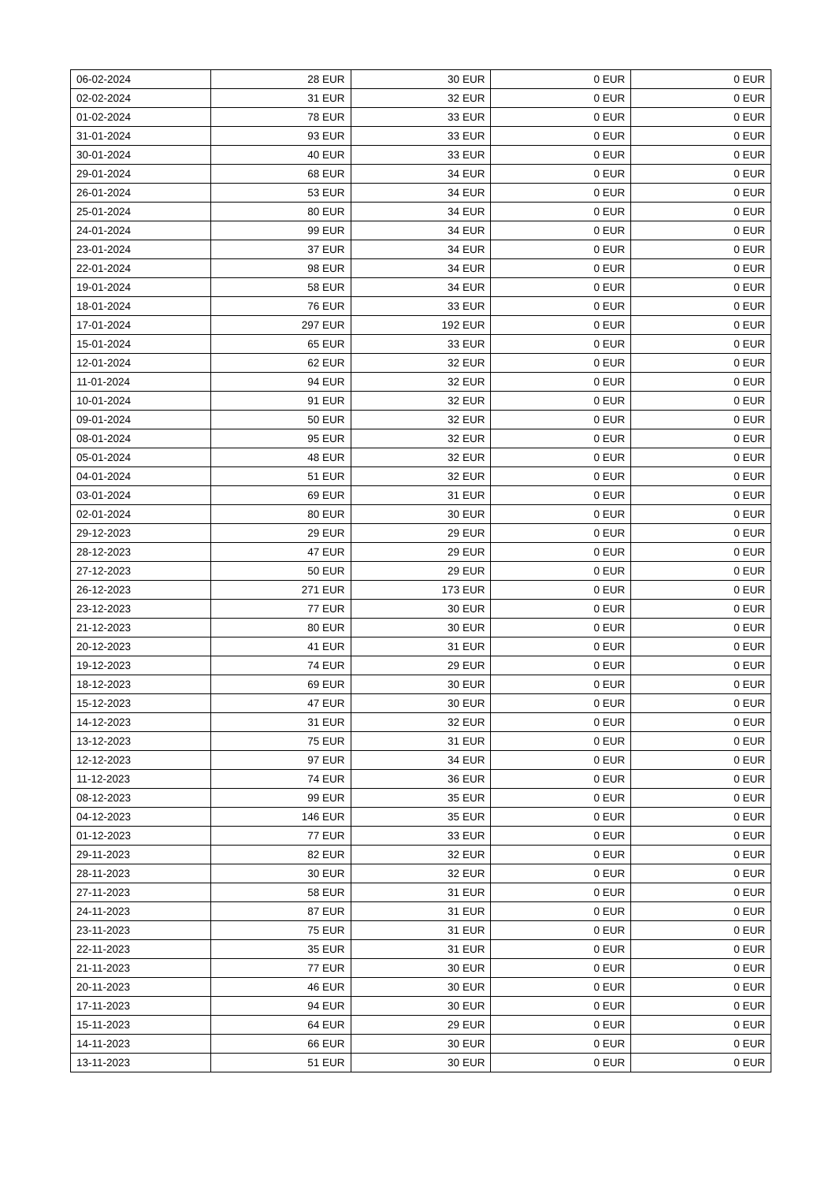| 06-02-2024 | 28 EUR | 30 EUR | 0 EUR | 0 EUR |
| 02-02-2024 | 31 EUR | 32 EUR | 0 EUR | 0 EUR |
| 01-02-2024 | 78 EUR | 33 EUR | 0 EUR | 0 EUR |
| 31-01-2024 | 93 EUR | 33 EUR | 0 EUR | 0 EUR |
| 30-01-2024 | 40 EUR | 33 EUR | 0 EUR | 0 EUR |
| 29-01-2024 | 68 EUR | 34 EUR | 0 EUR | 0 EUR |
| 26-01-2024 | 53 EUR | 34 EUR | 0 EUR | 0 EUR |
| 25-01-2024 | 80 EUR | 34 EUR | 0 EUR | 0 EUR |
| 24-01-2024 | 99 EUR | 34 EUR | 0 EUR | 0 EUR |
| 23-01-2024 | 37 EUR | 34 EUR | 0 EUR | 0 EUR |
| 22-01-2024 | 98 EUR | 34 EUR | 0 EUR | 0 EUR |
| 19-01-2024 | 58 EUR | 34 EUR | 0 EUR | 0 EUR |
| 18-01-2024 | 76 EUR | 33 EUR | 0 EUR | 0 EUR |
| 17-01-2024 | 297 EUR | 192 EUR | 0 EUR | 0 EUR |
| 15-01-2024 | 65 EUR | 33 EUR | 0 EUR | 0 EUR |
| 12-01-2024 | 62 EUR | 32 EUR | 0 EUR | 0 EUR |
| 11-01-2024 | 94 EUR | 32 EUR | 0 EUR | 0 EUR |
| 10-01-2024 | 91 EUR | 32 EUR | 0 EUR | 0 EUR |
| 09-01-2024 | 50 EUR | 32 EUR | 0 EUR | 0 EUR |
| 08-01-2024 | 95 EUR | 32 EUR | 0 EUR | 0 EUR |
| 05-01-2024 | 48 EUR | 32 EUR | 0 EUR | 0 EUR |
| 04-01-2024 | 51 EUR | 32 EUR | 0 EUR | 0 EUR |
| 03-01-2024 | 69 EUR | 31 EUR | 0 EUR | 0 EUR |
| 02-01-2024 | 80 EUR | 30 EUR | 0 EUR | 0 EUR |
| 29-12-2023 | 29 EUR | 29 EUR | 0 EUR | 0 EUR |
| 28-12-2023 | 47 EUR | 29 EUR | 0 EUR | 0 EUR |
| 27-12-2023 | 50 EUR | 29 EUR | 0 EUR | 0 EUR |
| 26-12-2023 | 271 EUR | 173 EUR | 0 EUR | 0 EUR |
| 23-12-2023 | 77 EUR | 30 EUR | 0 EUR | 0 EUR |
| 21-12-2023 | 80 EUR | 30 EUR | 0 EUR | 0 EUR |
| 20-12-2023 | 41 EUR | 31 EUR | 0 EUR | 0 EUR |
| 19-12-2023 | 74 EUR | 29 EUR | 0 EUR | 0 EUR |
| 18-12-2023 | 69 EUR | 30 EUR | 0 EUR | 0 EUR |
| 15-12-2023 | 47 EUR | 30 EUR | 0 EUR | 0 EUR |
| 14-12-2023 | 31 EUR | 32 EUR | 0 EUR | 0 EUR |
| 13-12-2023 | 75 EUR | 31 EUR | 0 EUR | 0 EUR |
| 12-12-2023 | 97 EUR | 34 EUR | 0 EUR | 0 EUR |
| 11-12-2023 | 74 EUR | 36 EUR | 0 EUR | 0 EUR |
| 08-12-2023 | 99 EUR | 35 EUR | 0 EUR | 0 EUR |
| 04-12-2023 | 146 EUR | 35 EUR | 0 EUR | 0 EUR |
| 01-12-2023 | 77 EUR | 33 EUR | 0 EUR | 0 EUR |
| 29-11-2023 | 82 EUR | 32 EUR | 0 EUR | 0 EUR |
| 28-11-2023 | 30 EUR | 32 EUR | 0 EUR | 0 EUR |
| 27-11-2023 | 58 EUR | 31 EUR | 0 EUR | 0 EUR |
| 24-11-2023 | 87 EUR | 31 EUR | 0 EUR | 0 EUR |
| 23-11-2023 | 75 EUR | 31 EUR | 0 EUR | 0 EUR |
| 22-11-2023 | 35 EUR | 31 EUR | 0 EUR | 0 EUR |
| 21-11-2023 | 77 EUR | 30 EUR | 0 EUR | 0 EUR |
| 20-11-2023 | 46 EUR | 30 EUR | 0 EUR | 0 EUR |
| 17-11-2023 | 94 EUR | 30 EUR | 0 EUR | 0 EUR |
| 15-11-2023 | 64 EUR | 29 EUR | 0 EUR | 0 EUR |
| 14-11-2023 | 66 EUR | 30 EUR | 0 EUR | 0 EUR |
| 13-11-2023 | 51 EUR | 30 EUR | 0 EUR | 0 EUR |